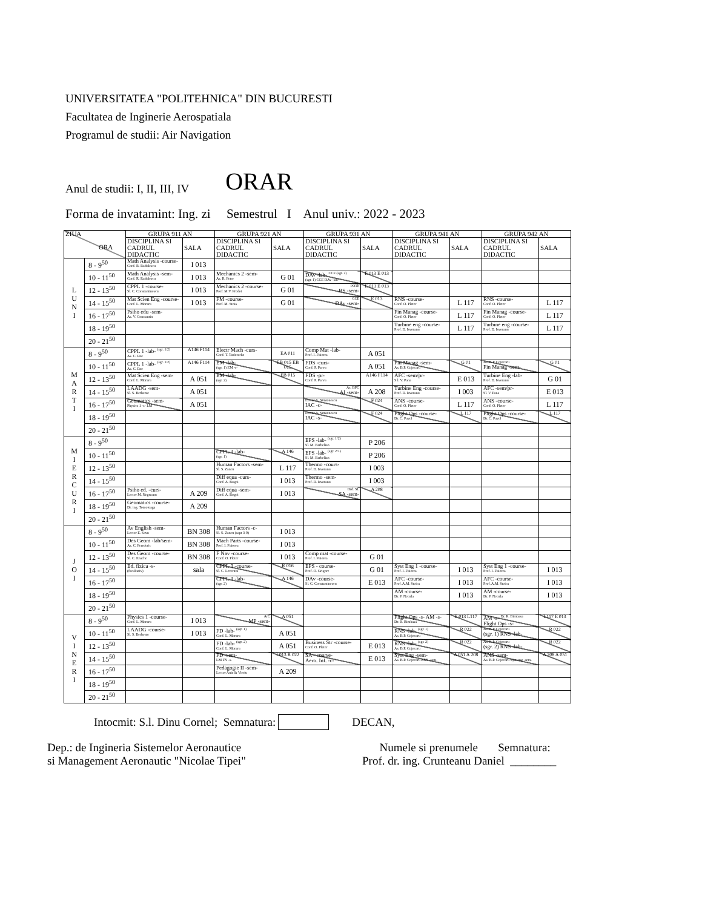UNIVERSITATEA "POLITEHNICA" DIN BUCURESTI
Facultatea de Inginerie Aerospatiala
Programul de studii: Air Navigation
Anul de studii: I, II, III, IV ORAR
Forma de invatamint: Ing. zi Semestrul I Anul univ.: 2022 - 2023
| ZIUA ORA | | GRUPA 911 AN | | GRUPA 921 AN | | GRUPA 931 AN | | GRUPA 941 AN | | GRUPA 942 AN | |
| --- | --- | --- | --- | --- | --- | --- | --- | --- | --- | --- | --- |
| | | DISCIPLINA SI CADRUL DIDACTIC | SALA | DISCIPLINA SI CADRUL DIDACTIC | SALA | DISCIPLINA SI CADRUL DIDACTIC | SALA | DISCIPLINA SI CADRUL DIDACTIC | SALA | DISCIPLINA SI CADRUL DIDACTIC | SALA |
| L U N I | 8 - 9<sup>50</sup> | Math Analysis -course- Conf. R. Radulescu | I 013 | | | | | | | | |
| | 10 - 11<sup>50</sup> | Math Analysis -sem- Conf. R. Radulescu | I 013 | Mechanics 2 -sem- As. R. Petre | G 01 | DAv -lab- <sup>CCE (sgr. 2)</sup> (sgr. 1) CCE DAv -lab- | E 013 E 013 | | | | |
| | 12 - 13<sup>50</sup> | CPPL 1 -course- Sl. C. Constantinescu | I 013 | Mechanics 2 -course- Prof. M.V. Predoi | G 01 | POTh BS -sem- | E 013 E 013 | | | | |
| | 14 - 15<sup>50</sup> | Mat Scien Eng -course- Conf. L. Moraru | I 013 | FM -course- Prof. M. Stoia | G 01 | CCE DAv -sem- | E 013 | RNS -course- Conf. O. Pleter | L 117 | RNS -course- Conf. O. Pleter | L 117 |
| | 16 - 17<sup>50</sup> | Psiho edu -sem- As. V. Constantin | | | | | | Fin Manag -course- Conf. O. Pleter | L 117 | Fin Manag -course- Conf. O. Pleter | L 117 |
| | 18 - 19<sup>50</sup> | | | | | | | Turbine eng -course- Prof. D. Isvoranu | L 117 | Turbine eng -course- Prof. D. Isvoranu | L 117 |
| | 20 - 21<sup>50</sup> | | | | | | | | | | |
| M A R T I | 8 - 9<sup>50</sup> | CPPL 1 -lab- <sup>(sgr. 1/2)</sup> As. C. Ene | A146 F114 | Electr Mach -curs- Conf. T. Tudorache | EA 011 | Comp Mat -lab- Prof. I. Fuiorea | A 051 | | | | |
| | 10 - 11<sup>50</sup> | CPPL 1 -lab- <sup>(sgr. 1/2)</sup> As. C. Ene | A146 F114 | EM -lab- (sgr. 1) EM -s- | EB 015 EB 015 | FDS -curs- Conf. P. Parvu | A 051 | Fin Manag -sem- As. B.P. Cojocaru | G 01 | As. B.P. Cojocaru Fin Manag -sem- | G 01 |
| | 12 - 13<sup>50</sup> | Mat Scien Eng -sem- Conf. L. Moraru | A 051 | EM -lab- (sgr. 2) | EB 015 | FDS -pr- Conf. P. Parvu | A146 F114 | AFC -sem/pr- S.l. V. Pana | E 013 | Turbine Eng -lab- Prof. D. Isvoranu | G 01 |
| | 14 - 15<sup>50</sup> | LAADG -sem- Sl. S. Berbente | A 051 | | | As. BPC AI -sem- | A 208 | Turbine Eng -course- Prof. D. Isvoranu | I 003 | AFC -sem/pr- Sl. V. Pana | E 013 |
| | 16 - 17<sup>50</sup> | Geomatics -sem- Physics 1 -s- LM | A 051 | | | Lector A. Simionescu IAC -c- | F 024 | ANS -course- Conf. O. Pleter | L 117 | ANS -course- Conf. O. Pleter | L 117 |
| | 18 - 19<sup>50</sup> | | | | | Lector A. Simionescu IAC -s- | F 024 | Flight Ops -course- Dr. C. Pavel | L 117 | Flight Ops -course- Dr. C. Pavel | L 117 |
| | 20 - 21<sup>50</sup> | | | | | | | | | | |
| M I E R C U R I | 8 - 9<sup>50</sup> | | | | | EPS -lab- <sup>(sgr. 1/2)</sup> Sl. M. Barbelian | P 206 | | | | |
| | 10 - 11<sup>50</sup> | | | CPPL 3 -lab- (sgr. 1) | A 146 | EPS -lab- <sup>(sgr. 2/1)</sup> Sl. M. Barbelian | P 206 | | | | |
| | 12 - 13<sup>50</sup> | | | Human Factors -sem- Sl. S. Zancu | L 117 | Thermo -cours- Prof. D. Isvoranu | I 003 | | | | |
| | 14 - 15<sup>50</sup> | | | Diff equa -curs- Conf. A. Bogoi | I 013 | Thermo -sem- Prof. D. Isvoranu | I 003 | | | | |
| | 16 - 17<sup>50</sup> | Psiho ed. -curs- Lector M. Negreanu | A 209 | Diff equa -sem- Conf. A. Bogoi | I 013 | Drd. SL SA -sem- | A 208 | | | | |
| | 18 - 19<sup>50</sup> | Geomatics -course- Dr. ing. Tomoioaga | A 209 | | | | | | | | |
| | 20 - 21<sup>50</sup> | | | | | | | | | | |
| J O I | 8 - 9<sup>50</sup> | Av English -sem- Lector E. Savu | BN 308 | Human Factors -c- Sl. S. Zancu (sapt 3-9) | I 013 | | | | | | |
| | 10 - 11<sup>50</sup> | Des Geom -lab/sem- As. C. Perederic | BN 308 | Mach Parts -course- Prof. I. Fuiorea | I 013 | | | | | | |
| | 12 - 13<sup>50</sup> | Des Geom -course- Sl. C. Enache | BN 308 | F Nav -course- Conf. O. Pleter | I 013 | Comp mat -course- Prof. I. Fuiorea | G 01 | | | | |
| | 14 - 15<sup>50</sup> | Ed. fizica -s- (facultativ) | sala | CPPL 3 -course- Sl. C. Leventiu | R 016 | EPS - course- Prof. O. Grigore | G 01 | Syst Eng 1 -course- Prof. I. Fuiorea | I 013 | Syst Eng 1 -course- Prof. I. Fuiorea | I 013 |
| | 16 - 17<sup>50</sup> | | | CPPL 3 -lab- (sgr. 2) | A 146 | DAv -course- Sl. C. Constantinescu | E 013 | AFC -course- Prof. A.M. Stoica | I 013 | AFC -course- Prof. A.M. Stoica | I 013 |
| | 18 - 19<sup>50</sup> | | | | | | | AM -course- Dr. F. Necula | I 013 | AM -course- Dr. F. Necula | I 013 |
| | 20 - 21<sup>50</sup> | | | | | | | | | | |
| V I N E R I | 8 - 9<sup>50</sup> | Physics 1 -course- Conf. L. Moraru | I 013 | ArC MP -sem- | A 051 | | | Flight Ops -s- AM -s- Dr. R. Bimbasa | E 013 L117 | AM -s- <sup>Dr. R. Bimbasa</sup> Flight Ops -s- | L117 E 013 |
| | 10 - 11<sup>50</sup> | LAADG -course- Sl. S. Berbente | I 013 | FD -lab- <sup>(sgr. 1)</sup> Conf. L. Moraru | A 051 | | | RNS -lab- <sup>(sgr. 1)</sup> As. B.P. Cojocaru | R 022 | As. B.P. Cojocaru (sgr. 1) RNS -lab- | R 022 |
| | 12 - 13<sup>50</sup> | | | FD -lab- <sup>(sgr. 2)</sup> Conf. L. Moraru | A 051 | Business Str -course- Conf. O. Pleter | E 013 | RNS -lab- <sup>(sgr. 2)</sup> As. B.P. Cojocaru | R 022 | As. B.P. Cojocaru (sgr. 2) RNS -lab- | R 022 |
| | 14 - 15<sup>50</sup> | | | FD -sem- LM FN -s- | I 013 R 022 | SA - course- Aero. Inf. -c- | E 013 | Syst Eng -sem- As. B.P. Cojocaru ANS -sem- | A 051 A 208 | ANS -sem- As. B.P. Cojocaru Syst eng -sem- | A 208 A 051 |
| | 16 - 17<sup>50</sup> | | | Pedagogie II -sem- Lector Aniella Vieriu | A 209 | | | | | | |
| | 18 - 19<sup>50</sup> | | | | | | | | | | |
| | 20 - 21<sup>50</sup> | | | | | | | | | | |
Intocmit: S.l. Dinu Cornel; Semnatura: DECAN,
Dep.: de Ingineria Sistemelor Aeronautice
si Management Aeronautic "Nicolae Tipei"
Numele si prenumele Semnatura:
Prof. dr. ing. Crunteanu Daniel ________